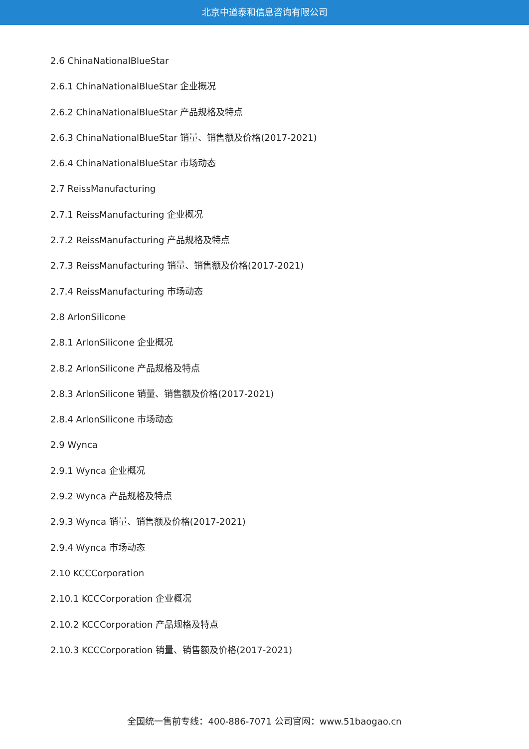北京中道泰和信息咨询有限公司
2.6 ChinaNationalBlueStar
2.6.1 ChinaNationalBlueStar 企业概况
2.6.2 ChinaNationalBlueStar 产品规格及特点
2.6.3 ChinaNationalBlueStar 销量、销售额及价格(2017-2021)
2.6.4 ChinaNationalBlueStar 市场动态
2.7 ReissManufacturing
2.7.1 ReissManufacturing 企业概况
2.7.2 ReissManufacturing 产品规格及特点
2.7.3 ReissManufacturing 销量、销售额及价格(2017-2021)
2.7.4 ReissManufacturing 市场动态
2.8 ArlonSilicone
2.8.1 ArlonSilicone 企业概况
2.8.2 ArlonSilicone 产品规格及特点
2.8.3 ArlonSilicone 销量、销售额及价格(2017-2021)
2.8.4 ArlonSilicone 市场动态
2.9 Wynca
2.9.1 Wynca 企业概况
2.9.2 Wynca 产品规格及特点
2.9.3 Wynca 销量、销售额及价格(2017-2021)
2.9.4 Wynca 市场动态
2.10 KCCCorporation
2.10.1 KCCCorporation 企业概况
2.10.2 KCCCorporation 产品规格及特点
2.10.3 KCCCorporation 销量、销售额及价格(2017-2021)
全国统一售前专线：400-886-7071 公司官网：www.51baogao.cn